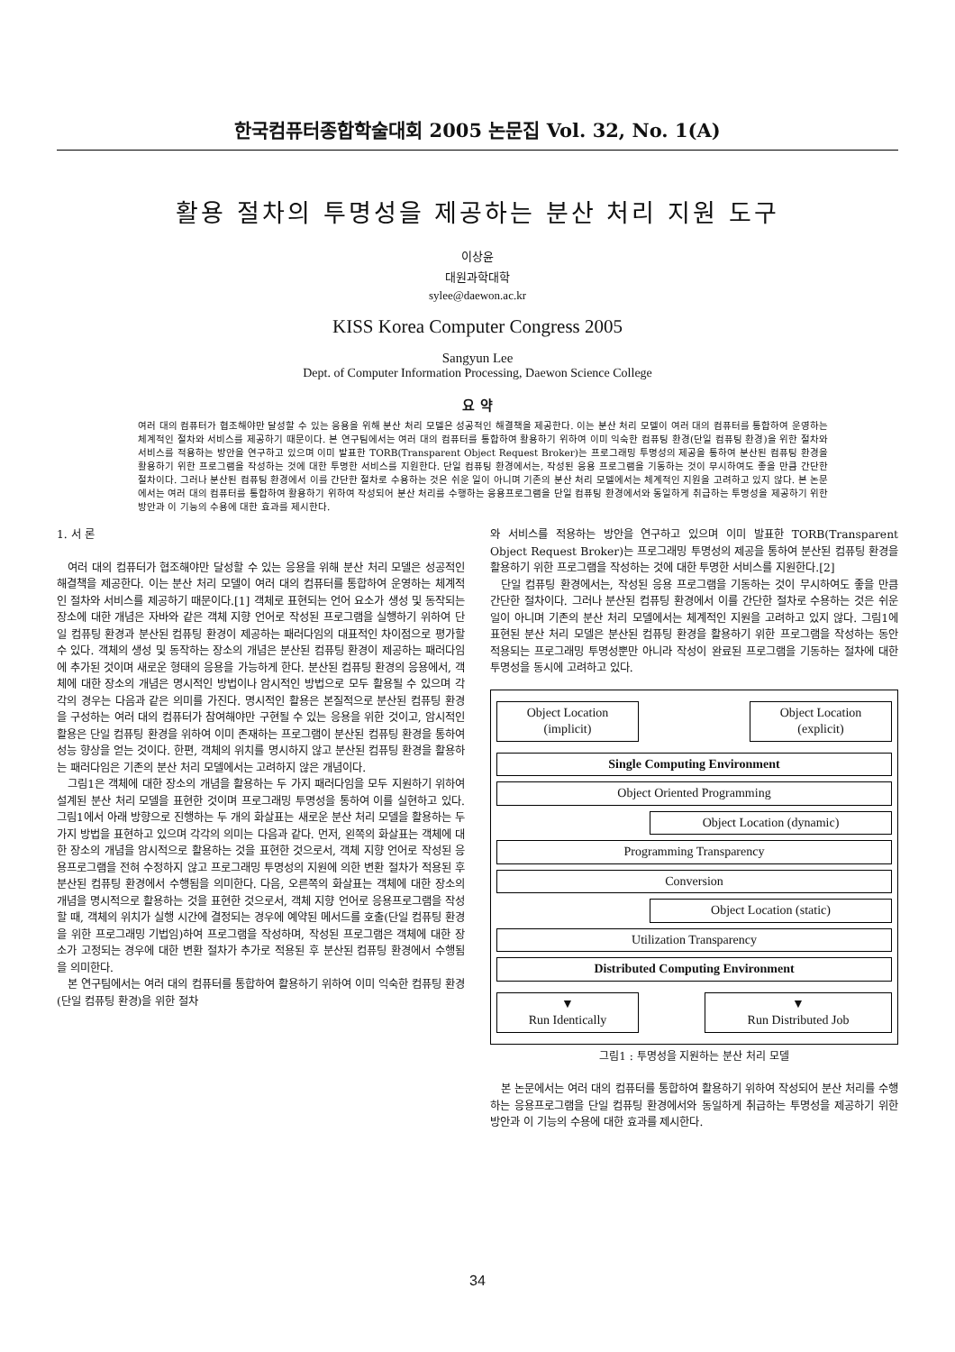한국컴퓨터종합학술대회 2005 논문집 Vol. 32, No. 1(A)
활용 절차의 투명성을 제공하는 분산 처리 지원 도구
이상윤
대원과학대학
sylee@daewon.ac.kr
KISS Korea Computer Congress 2005
Sangyun Lee
Dept. of Computer Information Processing, Daewon Science College
요 약
여러 대의 컴퓨터가 협조해야만 달성할 수 있는 응용을 위해 분산 처리 모델은 성공적인 해결책을 제공한다. 이는 분산 처리 모델이 여러 대의 컴퓨터를 통합하여 운영하는 체계적인 절차와 서비스를 제공하기 때문이다. 본 연구팀에서는 여러 대의 컴퓨터를 통합하여 활용하기 위하여 이미 익숙한 컴퓨팅 환경(단일 컴퓨팅 환경)을 위한 절차와 서비스를 적용하는 방안을 연구하고 있으며 이미 발표한 TORB(Transparent Object Request Broker)는 프로그래밍 투명성의 제공을 통하여 분산된 컴퓨팅 환경을 활용하기 위한 프로그램을 작성하는 것에 대한 투명한 서비스를 지원한다. 단일 컴퓨팅 환경에서는, 작성된 응용 프로그램을 기동하는 것이 무시하여도 좋을 만큼 간단한 절차이다. 그러나 분산된 컴퓨팅 환경에서 이를 간단한 절차로 수용하는 것은 쉬운 일이 아니며 기존의 분산 처리 모델에서는 체계적인 지원을 고려하고 있지 않다. 본 논문에서는 여러 대의 컴퓨터를 통합하여 활용하기 위하여 작성되어 분산 처리를 수행하는 응용프로그램을 단일 컴퓨팅 환경에서와 동일하게 취급하는 투명성을 제공하기 위한 방안과 이 기능의 수용에 대한 효과를 제시한다.
1. 서 론
여러 대의 컴퓨터가 협조해야만 달성할 수 있는 응용을 위해 분산 처리 모델은 성공적인 해결책을 제공한다. 이는 분산 처리 모델이 여러 대의 컴퓨터를 통합하여 운영하는 체계적인 절차와 서비스를 제공하기 때문이다.[1] 객체로 표현되는 언어 요소가 생성 및 동작되는 장소에 대한 개념은 자바와 같은 객체 지향 언어로 작성된 프로그램을 실행하기 위하여 단일 컴퓨팅 환경과 분산된 컴퓨팅 환경이 제공하는 패러다임의 대표적인 차이점으로 평가할 수 있다. 객체의 생성 및 동작하는 장소의 개념은 분산된 컴퓨팅 환경이 제공하는 패러다임에 추가된 것이며 새로운 형태의 응용을 가능하게 한다. 분산된 컴퓨팅 환경의 응용에서, 객체에 대한 장소의 개념은 명시적인 방법이나 암시적인 방법으로 모두 활용될 수 있으며 각각의 경우는 다음과 같은 의미를 가진다. 명시적인 활용은 본질적으로 분산된 컴퓨팅 환경을 구성하는 여러 대의 컴퓨터가 참여해야만 구현될 수 있는 응용을 위한 것이고, 암시적인 활용은 단일 컴퓨팅 환경을 위하여 이미 존재하는 프로그램이 분산된 컴퓨팅 환경을 통하여 성능 향상을 얻는 것이다. 한편, 객체의 위치를 명시하지 않고 분산된 컴퓨팅 환경을 활용하는 패러다임은 기존의 분산 처리 모델에서는 고려하지 않은 개념이다.
그림1은 객체에 대한 장소의 개념을 활용하는 두 가지 패러다임을 모두 지원하기 위하여 설계된 분산 처리 모델을 표현한 것이며 프로그래밍 투명성을 통하여 이를 실현하고 있다. 그림1에서 아래 방향으로 진행하는 두 개의 화살표는 새로운 분산 처리 모델을 활용하는 두 가지 방법을 표현하고 있으며 각각의 의미는 다음과 같다. 먼저, 왼쪽의 화살표는 객체에 대한 장소의 개념을 암시적으로 활용하는 것을 표현한 것으로서, 객체 지향 언어로 작성된 응용프로그램을 전혀 수정하지 않고 프로그래밍 투명성의 지원에 의한 변환 절차가 적용된 후 분산된 컴퓨팅 환경에서 수행됨을 의미한다. 다음, 오른쪽의 화살표는 객체에 대한 장소의 개념을 명시적으로 활용하는 것을 표현한 것으로서, 객체 지향 언어로 응용프로그램을 작성할 때, 객체의 위치가 실행 시간에 결정되는 경우에 예약된 메서드를 호출(단일 컴퓨팅 환경을 위한 프로그래밍 기법임)하여 프로그램을 작성하며, 작성된 프로그램은 객체에 대한 장소가 고정되는 경우에 대한 변환 절차가 추가로 적용된 후 분산된 컴퓨팅 환경에서 수행됨을 의미한다.
본 연구팀에서는 여러 대의 컴퓨터를 통합하여 활용하기 위하여 이미 익숙한 컴퓨팅 환경(단일 컴퓨팅 환경)을 위한 절차
와 서비스를 적용하는 방안을 연구하고 있으며 이미 발표한 TORB(Transparent Object Request Broker)는 프로그래밍 투명성의 제공을 통하여 분산된 컴퓨팅 환경을 활용하기 위한 프로그램을 작성하는 것에 대한 투명한 서비스를 지원한다.[2]
단일 컴퓨팅 환경에서는, 작성된 응용 프로그램을 기동하는 것이 무시하여도 좋을 만큼 간단한 절차이다. 그러나 분산된 컴퓨팅 환경에서 이를 간단한 절차로 수용하는 것은 쉬운 일이 아니며 기존의 분산 처리 모델에서는 체계적인 지원을 고려하고 있지 않다. 그림1에 표현된 분산 처리 모델은 분산된 컴퓨팅 환경을 활용하기 위한 프로그램을 작성하는 동안 적용되는 프로그래밍 투명성뿐만 아니라 작성이 완료된 프로그램을 기동하는 절차에 대한 투명성을 동시에 고려하고 있다.
Object Location
(implicit)
Object Location
(explicit)
Single Computing Environment
Object Oriented Programming
Object Location (dynamic)
Programming Transparency
Conversion
Object Location (static)
Utilization Transparency
Distributed Computing Environment
▼
Run Identically
▼
Run Distributed Job
그림1 : 투명성을 지원하는 분산 처리 모델
본 논문에서는 여러 대의 컴퓨터를 통합하여 활용하기 위하여 작성되어 분산 처리를 수행하는 응용프로그램을 단일 컴퓨팅 환경에서와 동일하게 취급하는 투명성을 제공하기 위한 방안과 이 기능의 수용에 대한 효과를 제시한다.
34